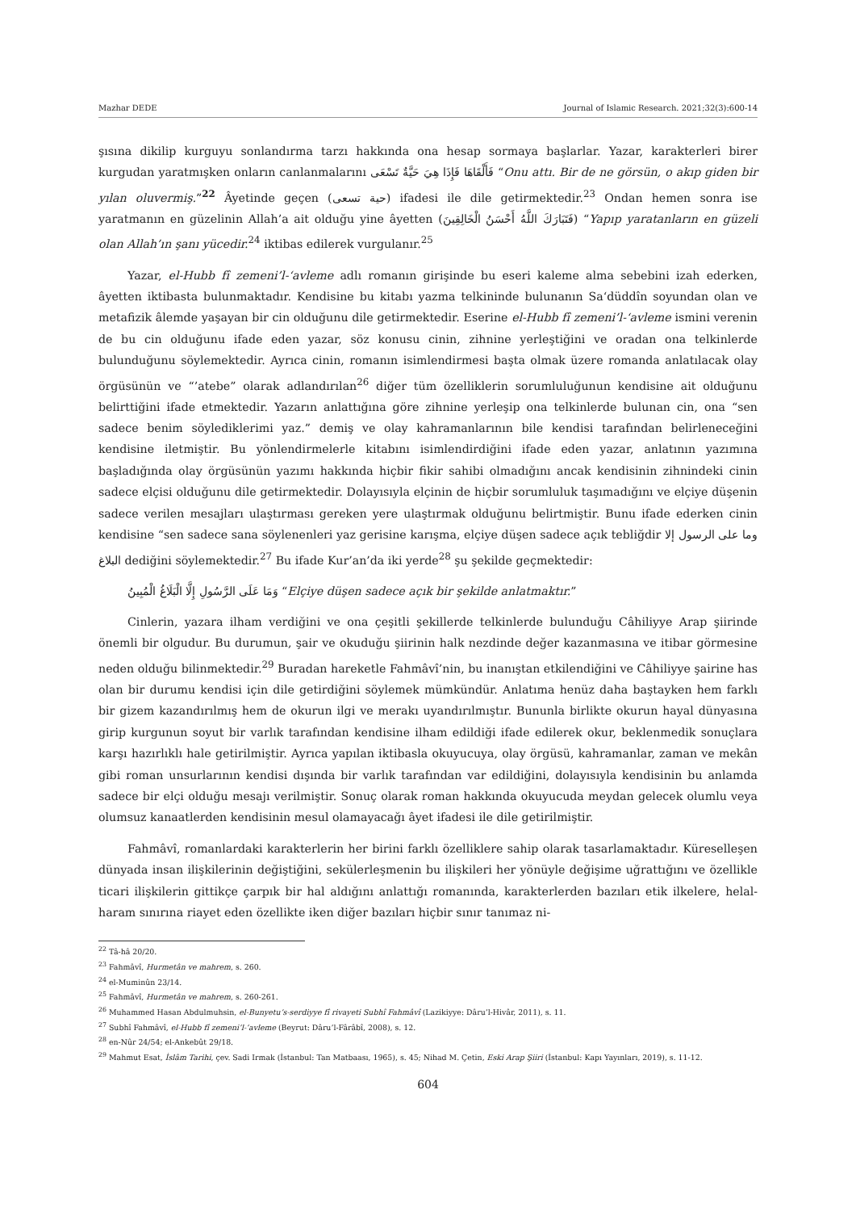Mazhar DEDE Journal of Islamic Research. 2021;32(3):600-14
şısına dikilip kurguyu sonlandırma tarzı hakkında ona hesap sormaya başlarlar. Yazar, karakterleri birer kurgudan yaratmışken onların canlanmalarını فَأَلْقَاهَا فَإِذَا هِيَ حَيَّةٌ تَسْعَى “Onu attı. Bir de ne görsün, o akıp giden bir yılan oluvermiş.”<sup>22</sup> Âyetinde geçen (حية تسعى) ifadesi ile dile getirmektedir.<sup>23</sup> Ondan hemen sonra ise yaratmanın en güzelinin Allah’a ait olduğu yine âyetten (فَتَبَارَكَ اللَّهُ أَحْسَنُ الْخَالِقِينَ) “Yapıp yaratanların en güzeli olan Allah’ın şanı yücedir.<sup>24</sup> iktibas edilerek vurgulanır.<sup>25</sup>
Yazar, el-Hubb fî zemeni’l-‘avleme adlı romanın girişinde bu eseri kaleme alma sebebini izah ederken, âyetten iktibasta bulunmaktadır. Kendisine bu kitabı yazma telkininde bulunanın Sa‘düddîn soyundan olan ve metafizik âlemde yaşayan bir cin olduğunu dile getirmektedir. Eserine el-Hubb fî zemeni’l-‘avleme ismini verenin de bu cin olduğunu ifade eden yazar, söz konusu cinin, zihnine yerleştiğini ve oradan ona telkinlerde bulunduğunu söylemektedir. Ayrıca cinin, romanın isimlendirmesi başta olmak üzere romanda anlatılacak olay örgüsünün ve “’atebe” olarak adlandırılan<sup>26</sup> diğer tüm özelliklerin sorumluluğunun kendisine ait olduğunu belirttiğini ifade etmektedir. Yazarın anlattığına göre zihnine yerleşip ona telkinlerde bulunan cin, ona “sen sadece benim söylediklerimi yaz.” demiş ve olay kahramanlarının bile kendisi tarafından belirleneceğini kendisine iletmiştir. Bu yönlendirmelerle kitabını isimlendirdiğini ifade eden yazar, anlatının yazımına başladığında olay örgüsünün yazımı hakkında hiçbir fikir sahibi olmadığını ancak kendisinin zihnindeki cinin sadece elçisi olduğunu dile getirmektedir. Dolayısıyla elçinin de hiçbir sorumluluk taşımadığını ve elçiye düşenin sadece verilen mesajları ulaştırması gereken yere ulaştırmak olduğunu belirtmiştir. Bunu ifade ederken cinin kendisine “sen sadece sana söylenenleri yaz gerisine karışma, elçiye düşen sadece açık tebliğdir وما على الرسول إلا البلاغ dediğini söylemektedir.<sup>27</sup> Bu ifade Kur’an’da iki yerde<sup>28</sup> şu şekilde geçmektedir:
وَمَا عَلَى الرَّسُولِ إِلَّا الْبَلَاغُ الْمُبِينُ “Elçiye düşen sadece açık bir şekilde anlatmaktır.”
Cinlerin, yazara ilham verdiğini ve ona çeşitli şekillerde telkinlerde bulunduğu Câhiliyye Arap şiirinde önemli bir olgudur. Bu durumun, şair ve okuduğu şiirinin halk nezdinde değer kazanmasına ve itibar görmesine neden olduğu bilinmektedir.<sup>29</sup> Buradan hareketle Fahmâvî’nin, bu inanıştan etkilendiğini ve Câhiliyye şairine has olan bir durumu kendisi için dile getirdiğini söylemek mümkündür. Anlatıma henüz daha baştayken hem farklı bir gizem kazandırılmış hem de okurun ilgi ve merakı uyandırılmıştır. Bununla birlikte okurun hayal dünyasına girip kurgunun soyut bir varlık tarafından kendisine ilham edildiği ifade edilerek okur, beklenmedik sonuçlara karşı hazırlıklı hale getirilmiştir. Ayrıca yapılan iktibasla okuyucuya, olay örgüsü, kahramanlar, zaman ve mekân gibi roman unsurlarının kendisi dışında bir varlık tarafından var edildiğini, dolayısıyla kendisinin bu anlamda sadece bir elçi olduğu mesajı verilmiştir. Sonuç olarak roman hakkında okuyucuda meydan gelecek olumlu veya olumsuz kanaatlerden kendisinin mesul olamayacağı âyet ifadesi ile dile getirilmiştir.
Fahmâvî, romanlardaki karakterlerin her birini farklı özelliklere sahip olarak tasarlamaktadır. Küreselleşen dünyada insan ilişkilerinin değiştiğini, sekülerleşmenin bu ilişkileri her yönüyle değişime uğrattığını ve özellikle ticari ilişkilerin gittikçe çarpık bir hal aldığını anlattığı romanında, karakterlerden bazıları etik ilkelere, helal-haram sınırına riayet eden özellikte iken diğer bazıları hiçbir sınır tanımaz ni-
<sup>22</sup> Tâ-hâ 20/20.
<sup>23</sup> Fahmâvî, Hurmetân ve mahrem, s. 260.
<sup>24</sup> el-Muminûn 23/14.
<sup>25</sup> Fahmâvî, Hurmetân ve mahrem, s. 260-261.
<sup>26</sup> Muhammed Hasan Abdulmuhsin, el-Bunyetu’s-serdiyye fî rivayeti Subhî Fahmâvî (Lazikiyye: Dâru’l-Hivâr, 2011), s. 11.
<sup>27</sup> Subhî Fahmâvî, el-Hubb fî zemeni’l-‘avleme (Beyrut: Dâru’l-Fârâbî, 2008), s. 12.
<sup>28</sup> en-Nûr 24/54; el-Ankebût 29/18.
<sup>29</sup> Mahmut Esat, İslâm Tarihi, çev. Sadi Irmak (İstanbul: Tan Matbaası, 1965), s. 45; Nihad M. Çetin, Eski Arap Şiiri (İstanbul: Kapı Yayınları, 2019), s. 11-12.
604